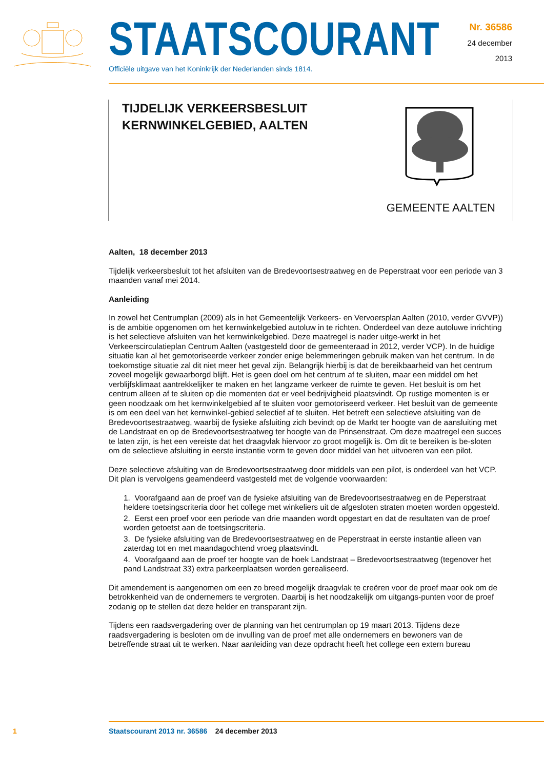STAATSCOURANT
Officiële uitgave van het Koninkrijk der Nederlanden sinds 1814.
Nr. 36586
24 december
2013
TIJDELIJK VERKEERSBESLUIT
KERNWINKELGEBIED, AALTEN
GEMEENTE AALTEN
Aalten, 18 december 2013
Tijdelijk verkeersbesluit tot het afsluiten van de Bredevoortsestraatweg en de Peperstraat voor een periode van 3 maanden vanaf mei 2014.
Aanleiding
In zowel het Centrumplan (2009) als in het Gemeentelijk Verkeers- en Vervoersplan Aalten (2010, verder GVVP)) is de ambitie opgenomen om het kernwinkelgebied autoluw in te richten. Onderdeel van deze autoluwe inrichting is het selectieve afsluiten van het kernwinkelgebied. Deze maatregel is nader uitge-werkt in het Verkeerscirculatieplan Centrum Aalten (vastgesteld door de gemeenteraad in 2012, verder VCP). In de huidige situatie kan al het gemotoriseerde verkeer zonder enige belemmeringen gebruik maken van het centrum. In de toekomstige situatie zal dit niet meer het geval zijn. Belangrijk hierbij is dat de bereikbaarheid van het centrum zoveel mogelijk gewaarborgd blijft. Het is geen doel om het centrum af te sluiten, maar een middel om het verblijfsklimaat aantrekkelijker te maken en het langzame verkeer de ruimte te geven. Het besluit is om het centrum alleen af te sluiten op die momenten dat er veel bedrijvigheid plaatsvindt. Op rustige momenten is er geen noodzaak om het kernwinkelgebied af te sluiten voor gemotoriseerd verkeer. Het besluit van de gemeente is om een deel van het kernwinkel-gebied selectief af te sluiten. Het betreft een selectieve afsluiting van de Bredevoortsestraatweg, waarbij de fysieke afsluiting zich bevindt op de Markt ter hoogte van de aansluiting met de Landstraat en op de Bredevoortsestraatweg ter hoogte van de Prinsenstraat. Om deze maatregel een succes te laten zijn, is het een vereiste dat het draagvlak hiervoor zo groot mogelijk is. Om dit te bereiken is be-sloten om de selectieve afsluiting in eerste instantie vorm te geven door middel van het uitvoeren van een pilot.
Deze selectieve afsluiting van de Bredevoortsestraatweg door middels van een pilot, is onderdeel van het VCP. Dit plan is vervolgens geamendeerd vastgesteld met de volgende voorwaarden:
1. Voorafgaand aan de proef van de fysieke afsluiting van de Bredevoortsestraatweg en de Peperstraat heldere toetsingscriteria door het college met winkeliers uit de afgesloten straten moeten worden opgesteld.
2. Eerst een proef voor een periode van drie maanden wordt opgestart en dat de resultaten van de proef worden getoetst aan de toetsingscriteria.
3. De fysieke afsluiting van de Bredevoortsestraatweg en de Peperstraat in eerste instantie alleen van zaterdag tot en met maandagochtend vroeg plaatsvindt.
4. Voorafgaand aan de proef ter hoogte van de hoek Landstraat – Bredevoortsestraatweg (tegenover het pand Landstraat 33) extra parkeerplaatsen worden gerealiseerd.
Dit amendement is aangenomen om een zo breed mogelijk draagvlak te creëren voor de proef maar ook om de betrokkenheid van de ondernemers te vergroten. Daarbij is het noodzakelijk om uitgangs-punten voor de proef zodanig op te stellen dat deze helder en transparant zijn.
Tijdens een raadsvergadering over de planning van het centrumplan op 19 maart 2013. Tijdens deze raadsvergadering is besloten om de invulling van de proef met alle ondernemers en bewoners van de betreffende straat uit te werken. Naar aanleiding van deze opdracht heeft het college een extern bureau
1 Staatscourant 2013 nr. 36586 24 december 2013